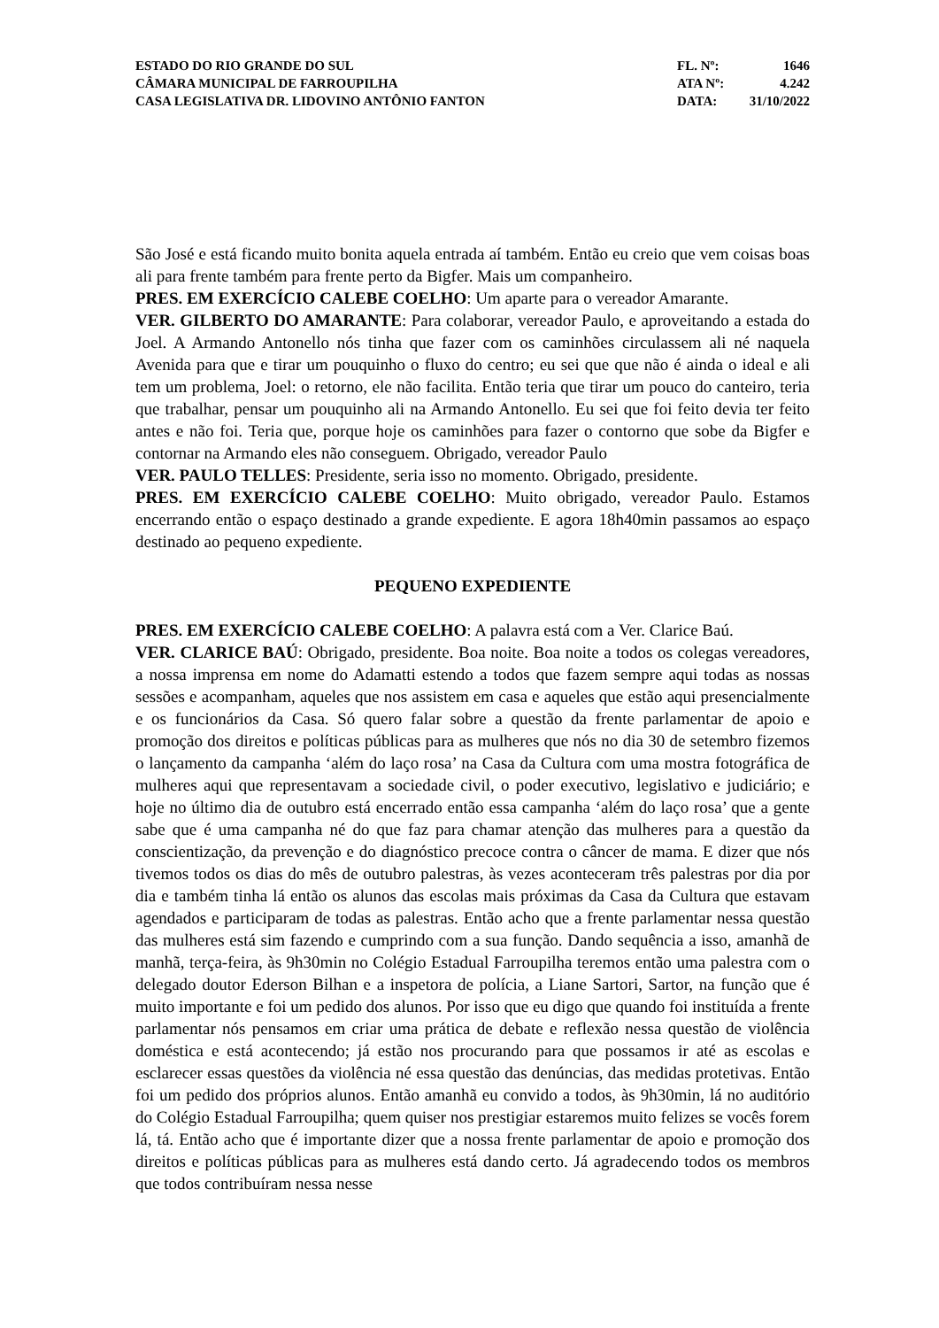ESTADO DO RIO GRANDE DO SUL
CÂMARA MUNICIPAL DE FARROUPILHA
CASA LEGISLATIVA DR. LIDOVINO ANTÔNIO FANTON
FL. Nº: 1646
ATA Nº: 4.242
DATA: 31/10/2022
São José e está ficando muito bonita aquela entrada aí também. Então eu creio que vem coisas boas ali para frente também para frente perto da Bigfer. Mais um companheiro.
PRES. EM EXERCÍCIO CALEBE COELHO: Um aparte para o vereador Amarante.
VER. GILBERTO DO AMARANTE: Para colaborar, vereador Paulo, e aproveitando a estada do Joel. A Armando Antonello nós tinha que fazer com os caminhões circulassem ali né naquela Avenida para que e tirar um pouquinho o fluxo do centro; eu sei que que não é ainda o ideal e ali tem um problema, Joel: o retorno, ele não facilita. Então teria que tirar um pouco do canteiro, teria que trabalhar, pensar um pouquinho ali na Armando Antonello. Eu sei que foi feito devia ter feito antes e não foi. Teria que, porque hoje os caminhões para fazer o contorno que sobe da Bigfer e contornar na Armando eles não conseguem. Obrigado, vereador Paulo
VER. PAULO TELLES: Presidente, seria isso no momento. Obrigado, presidente.
PRES. EM EXERCÍCIO CALEBE COELHO: Muito obrigado, vereador Paulo. Estamos encerrando então o espaço destinado a grande expediente. E agora 18h40min passamos ao espaço destinado ao pequeno expediente.
PEQUENO EXPEDIENTE
PRES. EM EXERCÍCIO CALEBE COELHO: A palavra está com a Ver. Clarice Baú.
VER. CLARICE BAÚ: Obrigado, presidente. Boa noite. Boa noite a todos os colegas vereadores, a nossa imprensa em nome do Adamatti estendo a todos que fazem sempre aqui todas as nossas sessões e acompanham, aqueles que nos assistem em casa e aqueles que estão aqui presencialmente e os funcionários da Casa. Só quero falar sobre a questão da frente parlamentar de apoio e promoção dos direitos e políticas públicas para as mulheres que nós no dia 30 de setembro fizemos o lançamento da campanha ‘além do laço rosa’ na Casa da Cultura com uma mostra fotográfica de mulheres aqui que representavam a sociedade civil, o poder executivo, legislativo e judiciário; e hoje no último dia de outubro está encerrado então essa campanha ‘além do laço rosa’ que a gente sabe que é uma campanha né do que faz para chamar atenção das mulheres para a questão da conscientização, da prevenção e do diagnóstico precoce contra o câncer de mama. E dizer que nós tivemos todos os dias do mês de outubro palestras, às vezes aconteceram três palestras por dia por dia e também tinha lá então os alunos das escolas mais próximas da Casa da Cultura que estavam agendados e participaram de todas as palestras. Então acho que a frente parlamentar nessa questão das mulheres está sim fazendo e cumprindo com a sua função. Dando sequência a isso, amanhã de manhã, terça-feira, às 9h30min no Colégio Estadual Farroupilha teremos então uma palestra com o delegado doutor Ederson Bilhan e a inspetora de polícia, a Liane Sartori, Sartor, na função que é muito importante e foi um pedido dos alunos. Por isso que eu digo que quando foi instituída a frente parlamentar nós pensamos em criar uma prática de debate e reflexão nessa questão de violência doméstica e está acontecendo; já estão nos procurando para que possamos ir até as escolas e esclarecer essas questões da violência né essa questão das denúncias, das medidas protetivas. Então foi um pedido dos próprios alunos. Então amanhã eu convido a todos, às 9h30min, lá no auditório do Colégio Estadual Farroupilha; quem quiser nos prestigiar estaremos muito felizes se vocês forem lá, tá. Então acho que é importante dizer que a nossa frente parlamentar de apoio e promoção dos direitos e políticas públicas para as mulheres está dando certo. Já agradecendo todos os membros que todos contribuíram nessa nesse